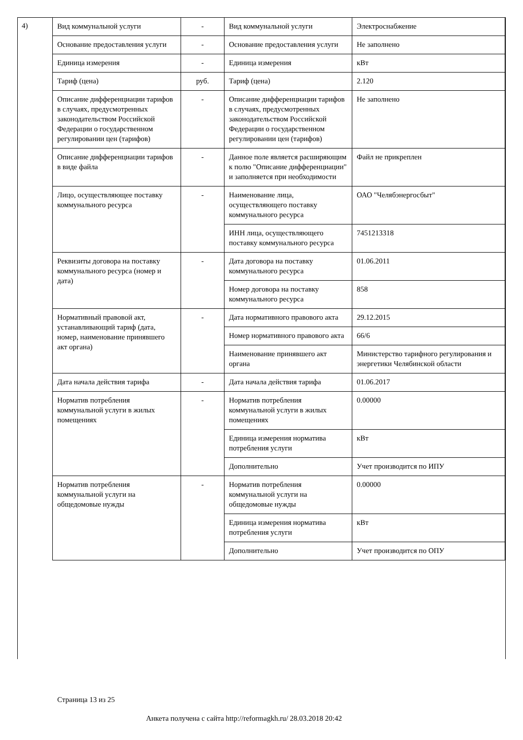4)
| Вид коммунальной услуги | - | Вид коммунальной услуги | Электроснабжение |
| Основание предоставления услуги | - | Основание предоставления услуги | Не заполнено |
| Единица измерения | - | Единица измерения | кВт |
| Тариф (цена) | руб. | Тариф (цена) | 2.120 |
| Описание дифференциации тарифов в случаях, предусмотренных законодательством Российской Федерации о государственном регулировании цен (тарифов) | - | Описание дифференциации тарифов в случаях, предусмотренных законодательством Российской Федерации о государственном регулировании цен (тарифов) | Не заполнено |
| Описание дифференциации тарифов в виде файла | - | Данное поле является расширяющим к полю "Описание дифференциации" и заполняется при необходимости | Файл не прикреплен |
| Лицо, осуществляющее поставку коммунального ресурса | - | Наименование лица, осуществляющего поставку коммунального ресурса | ОАО "Челябэнергосбыт" |
| | | ИНН лица, осуществляющего поставку коммунального ресурса | 7451213318 |
| Реквизиты договора на поставку коммунального ресурса (номер и дата) | - | Дата договора на поставку коммунального ресурса | 01.06.2011 |
| | | Номер договора на поставку коммунального ресурса | 858 |
| Нормативный правовой акт, устанавливающий тариф (дата, номер, наименование принявшего акт органа) | - | Дата нормативного правового акта | 29.12.2015 |
| | | Номер нормативного правового акта | 66/6 |
| | | Наименование принявшего акт органа | Министерство тарифного регулирования и энергетики Челябинской области |
| Дата начала действия тарифа | - | Дата начала действия тарифа | 01.06.2017 |
| Норматив потребления коммунальной услуги в жилых помещениях | - | Норматив потребления коммунальной услуги в жилых помещениях | 0.00000 |
| | | Единица измерения норматива потребления услуги | кВт |
| | | Дополнительно | Учет производится по ИПУ |
| Норматив потребления коммунальной услуги на общедомовые нужды | - | Норматив потребления коммунальной услуги на общедомовые нужды | 0.00000 |
| | | Единица измерения норматива потребления услуги | кВт |
| | | Дополнительно | Учет производится по ОПУ |
Страница 13 из 25
Анкета получена с сайта http://reformagkh.ru/ 28.03.2018 20:42